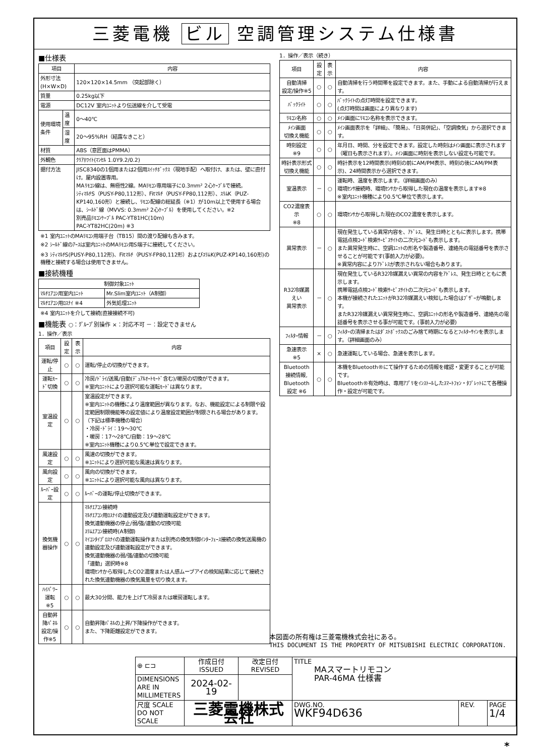三菱電機 ビル 空調管理システム仕様書
■仕様表
| 項目 | | 内容 |
| --- | --- | --- |
| 外形寸法(H×W×D) | | 120×120×14.5mm （突起部除く） |
| 質量 | | 0.25kg以下 |
| 電源 | | DC12V 室内ﾕﾆｯﾄより伝送線を介して受電 |
| 使用環境条件 | 温度 | 0～40℃ |
| | 湿度 | 20～95%RH（結露なきこと） |
| 材質 | | ABS（意匠面はPMMA） |
| 外観色 | | ｸﾘｱﾎﾜｲﾄ(ﾏﾝｾﾙ 1.0Y9.2/0.2) |
| 据付方法 | | JISC8340の1個用または2個用ｽｲｯﾁﾎﾞｯｸｽ（現地手配）へ取付け、または、壁に直付け。屋内設置専用。 MAﾘﾓｺﾝ線は、無極性2線。MAﾘﾓｺﾝ専用端子に0.3mm² 2心ｹｰﾌﾞﾙで接続。 ｼﾃｨﾏﾙﾁS（PUSY-P80,112形）、Fitﾏﾙﾁ（PUSY-FP80,112形）、ｽﾘﾑK（PUZ-KP140,160形）と接続し、ﾘﾓｺﾝ配線の総延長（※1）が10m以上で使用する場合は、ｼｰﾙﾄﾞ線（MVVS: 0.3mm² 2心ｹｰﾌﾞﾙ）を使用してください。※2 別売品ﾘﾓｺﾝｹｰﾌﾞﾙ PAC-YT81HC(10m) PAC-YT82HC(20m) ※3 |
※1 室内ﾕﾆｯﾄのMAﾘﾓｺﾝ用端子台（TB15）間の渡り配線も含みます。
※2 ｼｰﾙﾄﾞ線のｱｰｽは室内ﾕﾆｯﾄのMAﾘﾓｺﾝ用S端子に接続してください。
※3 ｼﾃｨﾏﾙﾁS(PUSY-P80,112形)、Fitﾏﾙﾁ（PUSY-FP80,112形）およびｽﾘﾑK(PUZ-KP140,160形)の機種と接続する場合は使用できません。
■接続機種
| 制御対象ﾕﾆｯﾄ | |
| --- | --- |
| ﾏﾙﾁｴｱｺﾝ用室内ﾕﾆｯﾄ | Mr.Slim室内ﾕﾆｯﾄ（A制御） |
| ﾏﾙﾁｴｱｺﾝ用ﾛｽﾅｲ ※4 | 外気処理ﾕﾆｯﾄ |
※4 室内ﾕﾆｯﾄを介して接続(直接接続不可)
■機能表 ○：ｸﾞﾙｰﾌﾟ別操作 ×：対応不可 －：設定できません
1．操作／表示
| 項目 | 設定 | 表示 | 内容 |
| --- | --- | --- | --- |
| 運転/停止 | ○ | ○ | 運転/停止の切換ができます。 |
| 運転ﾓｰﾄﾞ切換 | ○ | ○ | 冷房/ﾄﾞﾗｲ/送風/自動(ﾃﾞｭｱﾙｵｰﾄﾓｰﾄﾞ含む)/暖房の切換ができます。 ※室内ﾕﾆｯﾄにより選択可能な運転ﾓｰﾄﾞは異なります。 |
| 室温設定 | ○ | ○ | 室温設定ができます。 ※室内ﾕﾆｯﾄの機種により温度範囲が異なります。なお、機能設定による制限や設定範囲制限機能等の設定値により温度設定範囲が制限される場合があります。 （下記は標準機種の場合） ・冷房･ﾄﾞﾗｲ：19～30℃ ・暖房：17～28℃/自動：19～28℃ ※室内ﾕﾆｯﾄ機種により0.5℃単位で設定できます。 |
| 風速設定 | ○ | ○ | 風速の切換ができます。 ※ﾕﾆｯﾄにより選択可能な風速は異なります。 |
| 風向設定 | ○ | ○ | 風向の切換ができます。 ※ﾕﾆｯﾄにより選択可能な風向は異なります。 |
| ﾙｰﾊﾞｰ設定 | ○ | ○ | ﾙｰﾊﾞｰの運転/停止切換ができます。 |
| 換気機器操作 | ○ | ○ | ﾏﾙﾁｴｱｺﾝ接続時 ﾏﾙﾁｴｱｺﾝ用ﾛｽﾅｲの連動設定及び連動運転設定ができます。 換気連動機器の停止/弱/強/連動の切換可能 ｽﾘﾑｴｱｺﾝ接続時(A制御) ﾏｲｺﾝﾀｲﾌﾟﾛｽﾅｲの連動運転操作または別売の換気制御ｲﾝﾀｰﾌｪｰｽ接続の換気送風機の連動設定及び連動運転設定ができます。 換気連動機器の弱/強/連動の切換可能 「連動」選択時※8 環境ｾﾝｻから取得したCO2濃度または人感ムーブアイの検知結果に応じて接続された換気連動機器の換気風量を切り換えます。 |
| ﾊｲﾊﾟﾜｰ運転 ※5 | ○ | ○ | 最大30分間、能力を上げて冷房または暖房運転します。 |
| 自動昇降ﾊﾟﾈﾙ 設定/操作※5 | ○ | ○ | 自動昇降ﾊﾟﾈﾙの上昇/下降操作ができます。 また、下降距離設定ができます。 |
1．操作／表示（続き）
| 項目 | 設定 | 表示 | 内容 |
| --- | --- | --- | --- |
| 自動清掃 設定/操作※5 | ○ | ○ | 自動清掃を行う時間帯を設定できます。また、手動による自動清掃が行えます。 |
| ﾊﾞｯｸﾗｲﾄ | ○ | ○ | ﾊﾞｯｸﾗｲﾄの点灯時間を設定できます。 (点灯時間は画面により異なります) |
| ﾘﾓｺﾝ名称 | ○ | ○ | ﾒｲﾝ画面にﾘﾓｺﾝ名称を表示できます。 |
| ﾒｲﾝ画面 切換え機能 | ○ | ○ | ﾒｲﾝ画面表示を「詳細」、「簡易」、「日英併記」、「空調換気」から選択できます。 |
| 時刻設定 ※9 | ○ | ○ | 年月日、時間、分を設定できます。設定した時刻はﾒｲﾝ画面に表示されます（曜日も表示されます）。ﾒｲﾝ画面に時刻を表示しない設定も可能です。 |
| 時計表示形式 切換え機能 | ○ | ○ | 時計表示を12時間表示(時刻の前にAM/PM表示、時刻の後にAM/PM表示)、24時間表示から選択できます。 |
| 室温表示 | － | ○ | 運転時、温度を表示します。（詳細画面のみ） 環境ｾﾝｻ接続時、環境ｾﾝｻから取得した現在の温度を表示します※8 ※室内ﾕﾆｯﾄ機種により0.5℃単位で表示します。 |
| CO2濃度表示 ※8 | ○ | ○ | 環境ｾﾝｻから取得した現在のCO2濃度を表示します。 |
| 異常表示 | － | ○ | 現在発生している異常内容を、ｱﾄﾞﾚｽ、発生日時とともに表示します。携帯電話点検ｺｰﾄﾞ検索ｻｰﾋﾞｽｻｲﾄの二次元ｺｰﾄﾞも表示します。 また異常発生時に、空調ﾕﾆｯﾄの形名や製造番号、連絡先の電話番号を表示させることが可能です(事前入力が必要)。 ※異常内容によりｱﾄﾞﾚｽが表示されない場合もあります。 |
| R32冷媒漏えい 異常表示 | － | ○ | 現在発生しているR32冷媒漏えい異常の内容をｱﾄﾞﾚｽ、発生日時とともに表示します。 携帯電話点検ｺｰﾄﾞ検索ｻｰﾋﾞｽｻｲﾄの二次元ｺｰﾄﾞも表示します。 本機が接続されたﾕﾆｯﾄがR32冷媒漏えい検知した場合はﾌﾞｻﾞｰが鳴動します。 またR32冷媒漏えい異常発生時に、空調ﾕﾆｯﾄの形名や製造番号、連絡先の電話番号を表示させる事が可能です。(事前入力が必要) |
| ﾌｨﾙﾀｰ情報 | － | ○ | ﾌｨﾙﾀｰの清掃またはﾀﾞｽﾄﾎﾞｯｸｽのごみ捨て時期になるとﾌｨﾙﾀｰｻｲﾝを表示します。（詳細画面のみ） |
| 急速表示 ※5 | × | ○ | 急速運転している場合、急速を表示します。 |
| Bluetooth 接続情報, Bluetooth 設定 ※6 | ○ | ○ | 本機をBluetooth®にて操作するための情報を確認・変更することが可能です。 Bluetooth®有効時は、専用ｱﾌﾟﾘをｲﾝｽﾄｰﾙしたｽﾏｰﾄﾌｫﾝ・ﾀﾌﾞﾚｯﾄにて各種操作・設定が可能です。 |
本図面の所有権は三菱電機株式会社にある。
THIS DOCUMENT IS THE PROPERTY OF MITSUBISHI ELECTRIC CORPORATION.
| ⊕ ⊏⊐ | 作成日付 ISSUED | 改定日付 REVISED | TITLE MAスマートリモコン PAR-46MA 仕様書 | | |
| DIMENSIONS ARE IN MILLIMETERS | 2024-02-19 | | | | |
| 尺度 SCALE DO NOT SCALE | 三菱電機株式会社 | | DWG.NO. WKF94D636 | REV. | PAGE 1/4 |
*